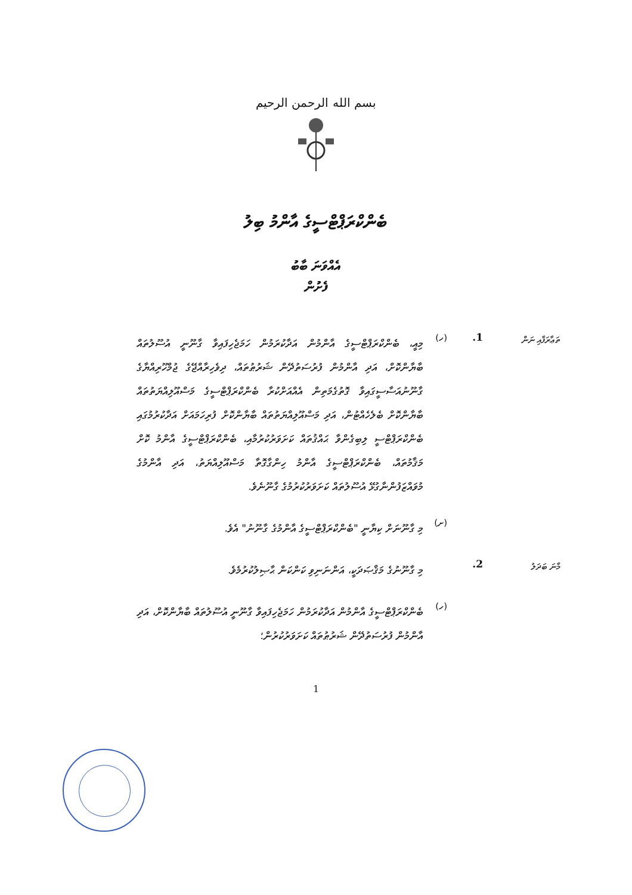بسم الله الرحمن الرحيم
ބެންކްރަޕްޓްސީގެ އާންމު ބިލު
އެއްވަނަ ބާބު
ފެށުން
ތަޢާރަފާއި ނަން
1. (ހ)
މިއީ، ބެންކްރަޕްޓްސީގެ އާންމުން އަދާކުރަމުން ހަމަޖެހިފައިވާ ގާނޫނީ އުސޫލުތައް ބާޔާންކޮށް، އަދި އާންމުން ފުރުސަތުދޭން ޝަރުޠުތައް، ދިވެހިރާއްޖޭގެ ޖުމްހޫރިއްޔާގެ ގާނޫނުއަސާސީގައިވާ ގޮތުގެމަތިން އެއްއަށްކުރާ ބެންކްރަޕްޓްސީގެ މަސްއޫލިއްޔަތުތައް ބާޔާންކޮށް ބެލެހެއްޓުން، އަދި މަސްއޫލިއްޔަތުތައް ބާޔާންކޮށް ފުރިހަމައަށް އަދާކުރުމުގައި ބެންކްރަޕްޓްސީ ލިބިގެންވާ ޙައްޤުތައް ކަށަވަރުކުރުމާއި، ބެންކްރަޕްޓްސީގެ އާންމު ކޮށް މަޤާމުތައް، ބެންކްރަޕްޓްސީގެ އާންމު ހިންގާގޮތާ މަސްއޫލިއްޔަތު، އަދި އާންމުގެ މުވައްޒަފުންނާގުޅޭ އުސޫލުތައް ކަށަވަރުކުރުމުގެ ގާނޫނެވެ.
(ށ)
މި ގާނޫނަށް ކިޔާނީ "ބެންކްރަޕްޓްސީގެ އާންމުގެ ގާނޫނު" އެވެ.
މާނަ ބަދަލު
2.
މި ގާނޫނުގެ މަޤްޞަދަކީ، އަންނަނިވި ކަންކަން ޙާޞިލުކުރުމެވެ.
(ހ)
ބެންކްރަޕްޓްސީގެ އާންމުން އަދާކުރަމުން ހަމަޖެހިފައިވާ ގާނޫނީ އުސޫލުތައް ބާޔާންކޮށް، އަދި އާންމުން ފުރުސަތުދޭން ޝަރުޠުތައް ކަށަވަރުކުރުން؛
1